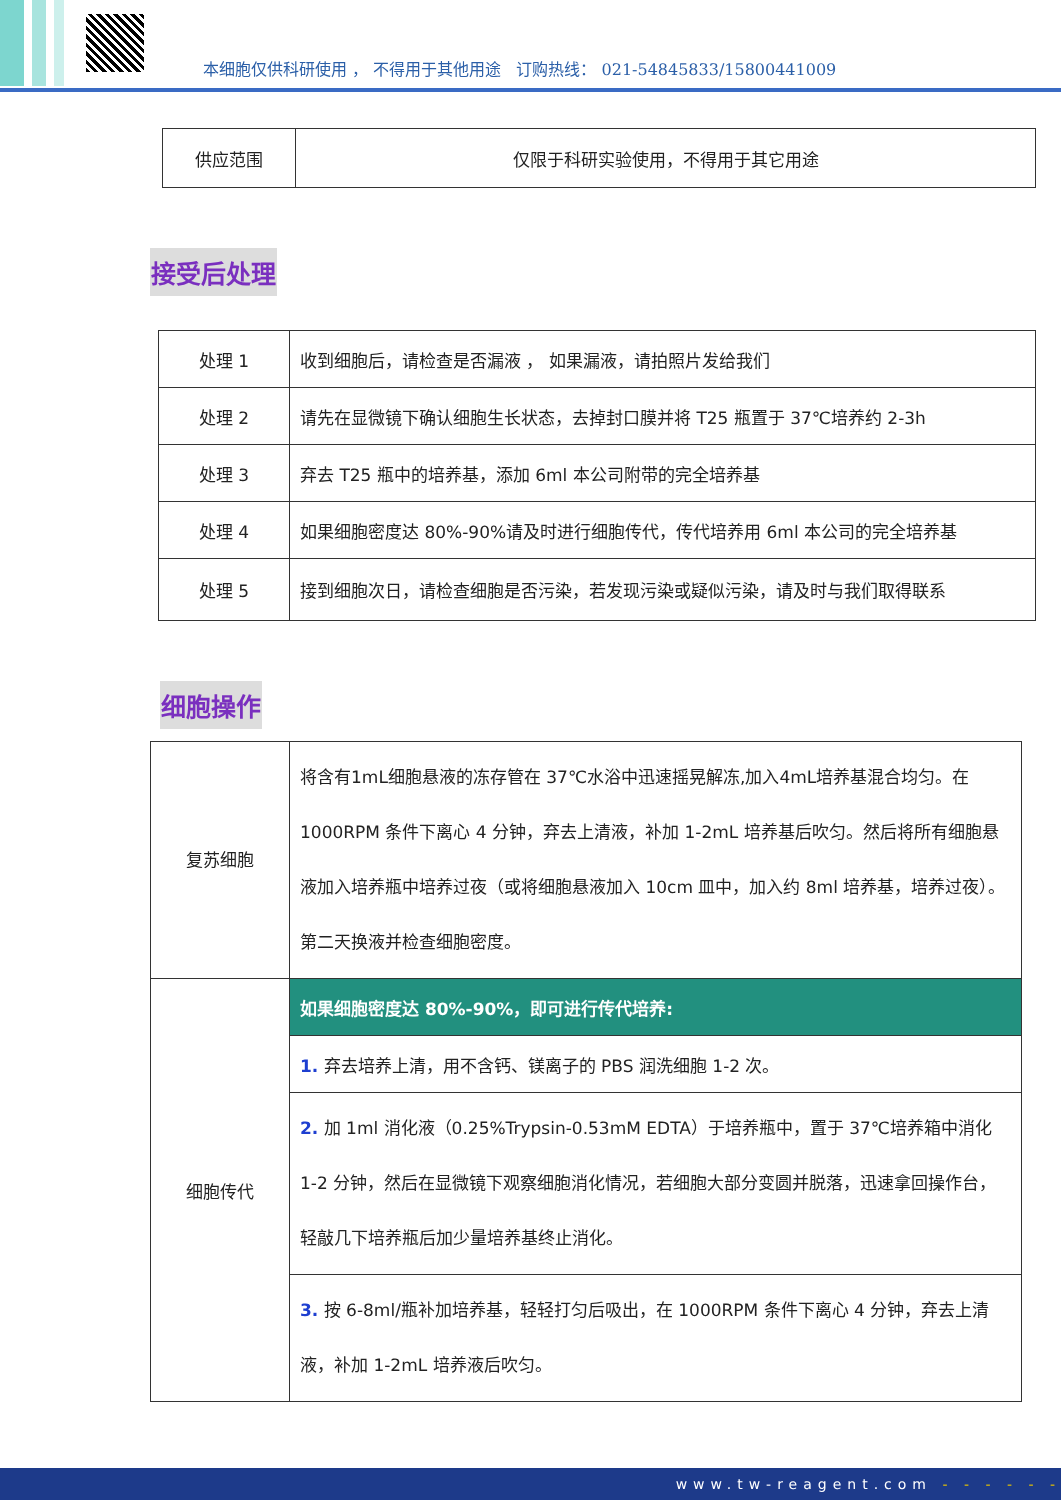本细胞仅供科研使用 ， 不得用于其他用途 订购热线： 021-54845833/15800441009
| 供应范围 | 仅限于科研实验使用，不得用于其它用途 |
接受后处理
| 处理 1 | 收到细胞后，请检查是否漏液 ， 如果漏液，请拍照片发给我们 |
| 处理 2 | 请先在显微镜下确认细胞生长状态，去掉封口膜并将 T25 瓶置于 37℃培养约 2-3h |
| 处理 3 | 弃去 T25 瓶中的培养基，添加 6ml 本公司附带的完全培养基 |
| 处理 4 | 如果细胞密度达 80%-90%请及时进行细胞传代，传代培养用 6ml 本公司的完全培养基 |
| 处理 5 | 接到细胞次日，请检查细胞是否污染，若发现污染或疑似污染，请及时与我们取得联系 |
细胞操作
| 复苏细胞 | 将含有1mL细胞悬液的冻存管在 37℃水浴中迅速摇晃解冻,加入4mL培养基混合均匀。在 1000RPM 条件下离心 4 分钟，弃去上清液，补加 1-2mL 培养基后吹匀。然后将所有细胞悬液加入培养瓶中培养过夜（或将细胞悬液加入 10cm 皿中，加入约 8ml 培养基，培养过夜）。第二天换液并检查细胞密度。 |
| 细胞传代 | 如果细胞密度达 80%-90%，即可进行传代培养: |
| | 1. 弃去培养上清，用不含钙、镁离子的 PBS 润洗细胞 1-2 次。 |
| | 2. 加 1ml 消化液（0.25%Trypsin-0.53mM EDTA）于培养瓶中，置于 37℃培养箱中消化 1-2 分钟，然后在显微镜下观察细胞消化情况，若细胞大部分变圆并脱落，迅速拿回操作台，轻敲几下培养瓶后加少量培养基终止消化。 |
| | 3. 按 6-8ml/瓶补加培养基，轻轻打匀后吸出，在 1000RPM 条件下离心 4 分钟，弃去上清液，补加 1-2mL 培养液后吹匀。 |
www.tw-reagent.com - - - - - -